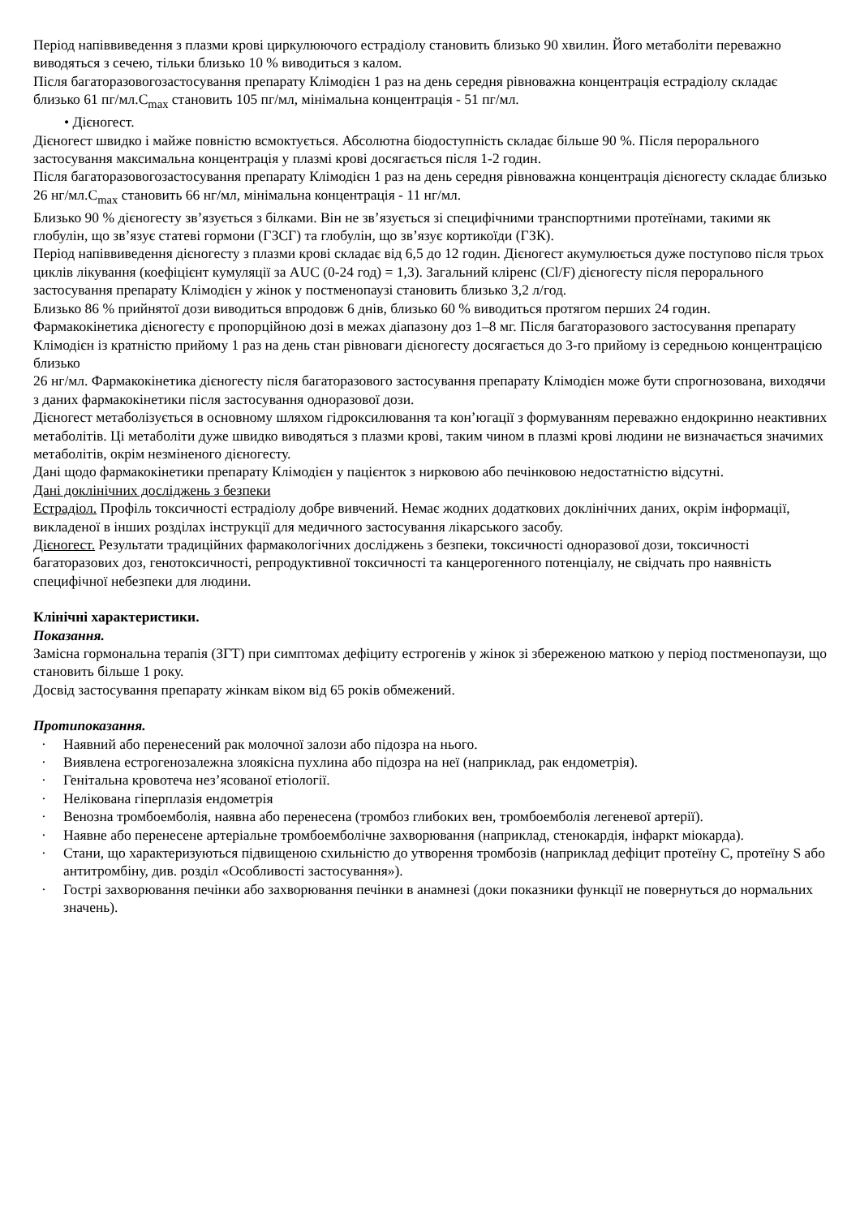Період напіввиведення з плазми крові циркулюючого естрадіолу становить близько 90 хвилин. Його метаболіти переважно виводяться з сечею, тільки близько 10 % виводиться з калом.
Після багаторазовогозастосування препарату Клімодієн 1 раз на день середня рівноважна концентрація естрадіолу складає близько 61 пг/мл.C<sub>max</sub> становить 105 пг/мл, мінімальна концентрація - 51 пг/мл.
• Дієногест.
Дієногест швидко і майже повністю всмоктується. Абсолютна біодоступність складає більше 90 %. Після перорального застосування максимальна концентрація у плазмі крові досягається після 1-2 годин.
Після багаторазовогозастосування препарату Клімодієн 1 раз на день середня рівноважна концентрація дієногесту складає близько 26 нг/мл.C<sub>max</sub> становить 66 нг/мл, мінімальна концентрація - 11 нг/мл.
Близько 90 % дієногесту зв’язується з білками. Він не зв’язується зі специфічними транспортними протеїнами, такими як глобулін, що зв’язує статеві гормони (ГЗСГ) та глобулін, що зв’язує кортикоїди (ГЗК).
Період напіввиведення дієногесту з плазми крові складає від 6,5 до 12 годин. Дієногест акумулюється дуже поступово після трьох циклів лікування (коефіцієнт кумуляції за AUC (0-24 год) = 1,3). Загальний кліренс (Cl/F) дієногесту після перорального застосування препарату Клімодієн у жінок у постменопаузі становить близько 3,2 л/год.
Близько 86 % прийнятої дози виводиться впродовж 6 днів, близько 60 % виводиться протягом перших 24 годин.
Фармакокінетика дієногесту є пропорційною дозі в межах діапазону доз 1–8 мг. Після багаторазового застосування препарату Клімодієн із кратністю прийому 1 раз на день стан рівноваги дієногесту досягається до 3-го прийому із середньою концентрацією близько
26 нг/мл. Фармакокінетика дієногесту після багаторазового застосування препарату Клімодієн може бути спрогнозована, виходячи з даних фармакокінетики після застосування одноразової дози.
Дієногест метаболізується в основному шляхом гідроксилювання та кон’югації з формуванням переважно ендокринно неактивних метаболітів. Ці метаболіти дуже швидко виводяться з плазми крові, таким чином в плазмі крові людини не визначається значимих метаболітів, окрім незміненого дієногесту.
Дані щодо фармакокінетики препарату Клімодієн у пацієнток з нирковою або печінковою недостатністю відсутні.
Дані доклінічних досліджень з безпеки
Естрадіол. Профіль токсичності естрадіолу добре вивчений. Немає жодних додаткових доклінічних даних, окрім інформації, викладеної в інших розділах інструкції для медичного застосування лікарського засобу.
Дієногест. Результати традиційних фармакологічних досліджень з безпеки, токсичності одноразової дози, токсичності багаторазових доз, генотоксичності, репродуктивної токсичності та канцерогенного потенціалу, не свідчать про наявність специфічної небезпеки для людини.
Клінічні характеристики.
Показання.
Замісна гормональна терапія (ЗГТ) при симптомах дефіциту естрогенів у жінок зі збереженою маткою у період постменопаузи, що становить більше 1 року.
Досвід застосування препарату жінкам віком від 65 років обмежений.
Протипоказання.
· Наявний або перенесений рак молочної залози або підозра на нього.
· Виявлена естрогенозалежна злоякісна пухлина або підозра на неї (наприклад, рак ендометрія).
· Генітальна кровотеча нез’ясованої етіології.
· Нелікована гіперплазія ендометрія
· Венозна тромбоемболія, наявна або перенесена (тромбоз глибоких вен, тромбоемболія легеневої артерії).
· Наявне або перенесене артеріальне тромбоемболічне захворювання (наприклад, стенокардія, інфаркт міокарда).
· Стани, що характеризуються підвищеною схильністю до утворення тромбозів (наприклад дефіцит протеїну C, протеїну S або антитромбіну, див. розділ «Особливості застосування»).
· Гострі захворювання печінки або захворювання печінки в анамнезі (доки показники функції не повернуться до нормальних значень).